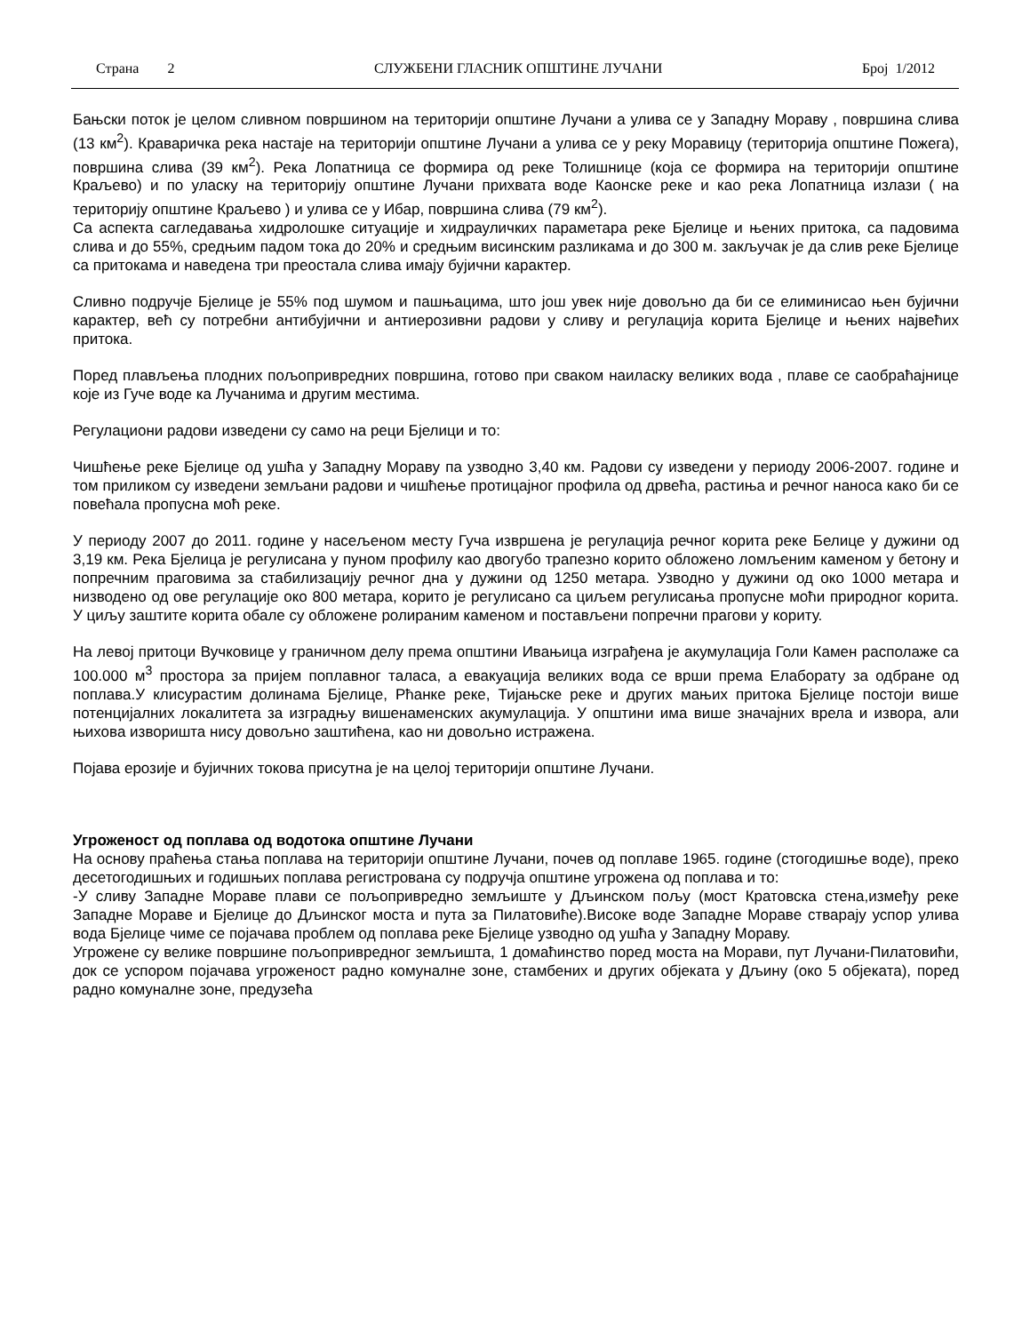Страна 2 СЛУЖБЕНИ ГЛАСНИК ОПШТИНЕ ЛУЧАНИ Број 1/2012
Бањски поток је целом сливном површином на територији општине Лучани а улива се у Западну Мораву , површина слива (13 км<sup>2</sup>). Краваричка река настаје на територији општине Лучани а улива се у реку Моравицу (територија општине Пожега), површина слива (39 км<sup>2</sup>). Река Лопатница се формира од реке Толишнице (која се формира на територији општине Краљево) и по уласку на територију општине Лучани прихвата воде Каонске реке и као река Лопатница излази ( на територију општине Краљево ) и улива се у Ибар, површина слива (79 км<sup>2</sup>).
Са аспекта сагледавања хидролошке ситуације и хидрауличких параметара реке Бјелице и њених притока, са падовима слива и до 55%, средњим падом тока до 20% и средњим висинским разликама и до 300 м. закључак је да слив реке Бјелице са притокама и наведена три преостала слива имају бујични карактер.
Сливно подручје Бјелице је 55% под шумом и пашњацима, што још увек није довољно да би се елиминисао њен бујични карактер, већ су потребни антибујични и антиерозивни радови у сливу и регулација корита Бјелице и њених највећих притока.
Поред плављења плодних пољопривредних површина, готово при сваком наиласку великих вода , плаве се саобраћајнице које из Гуче воде ка Лучанима и другим местима.
Регулациони радови изведени су само на реци Бјелици и то:
Чишћење реке Бјелице од ушћа у Западну Мораву па узводно 3,40 км. Радови су изведени у периоду 2006-2007. године и том приликом су изведени земљани радови и чишћење протицајног профила од дрвећа, растиња и речног наноса како би се повећала пропусна моћ реке.
У периоду 2007 до 2011. године у насељеном месту Гуча извршена је регулација речног корита реке Белице у дужини од 3,19 км. Река Бјелица је регулисана у пуном профилу као двогубо трапезно корито обложено ломљеним каменом у бетону и попречним праговима за стабилизацију речног дна у дужини од 1250 метара. Узводно у дужини од око 1000 метара и низводено од ове регулације око 800 метара, корито је регулисано са циљем регулисања пропусне моћи природног корита. У циљу заштите корита обале су обложене ролираним каменом и постављени попречни прагови у кориту.
На левој притоци Вучковице у граничном делу према општини Ивањица изграђена је акумулација Голи Камен располаже са 100.000 м<sup>3</sup> простора за пријем поплавног таласа, а евакуација великих вода се врши према Елаборату за одбране од поплава.У клисурастим долинама Бјелице, Рћанке реке, Тијањске реке и других мањих притока Бјелице постоји више потенцијалних локалитета за изградњу вишенаменских акумулација. У општини има више значајних врела и извора, али њихова изворишта нису довољно заштићена, као ни довољно истражена.
Појава ерозије и бујичних токова присутна је на целој територији општине Лучани.
Угроженост од поплава од водотока општине Лучани
На основу праћења стања поплава на територији општине Лучани, почев од поплаве 1965. године (стогодишње воде), преко десетогодишњих и годишњих поплава регистрована су подручја општине угрожена од поплава и то:
-У сливу Западне Мораве плави се пољопривредно земљиште у Дљинском пољу (мост Кратовска стена,између реке Западне Мораве и Бјелице до Дљинског моста и пута за Пилатовиће).Високе воде Западне Мораве стварају успор улива вода Бјелице чиме се појачава проблем од поплава реке Бјелице узводно од ушћа у Западну Мораву.
Угрожене су велике површине пољопривредног земљишта, 1 домаћинство поред моста на Морави, пут Лучани-Пилатовићи, док се успором појачава угроженост радно комуналне зоне, стамбених и других објеката у Дљину (око 5 објеката), поред радно комуналне зоне, предузећа